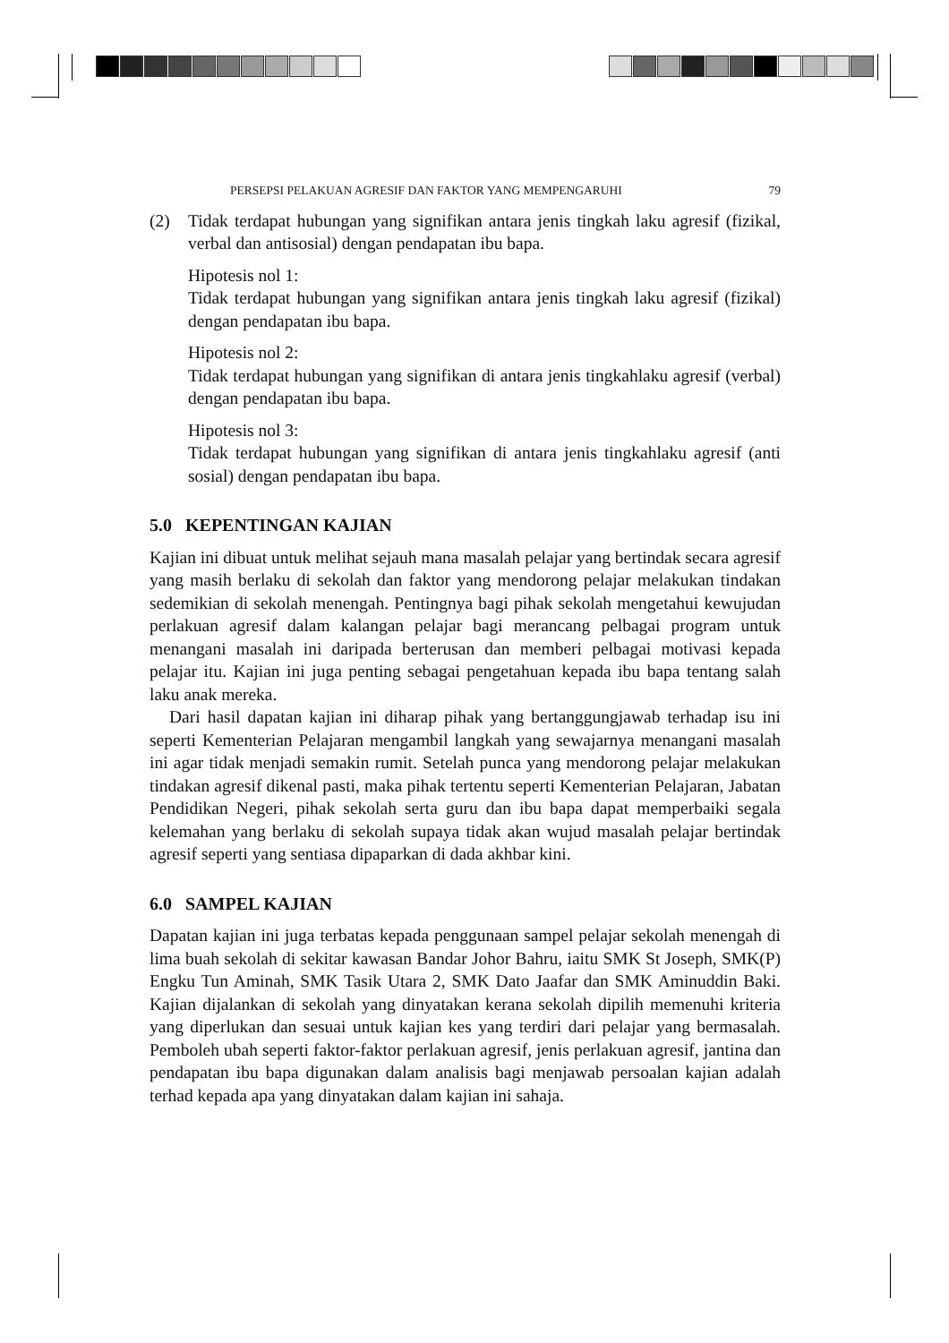PERSEPSI PELAKUAN AGRESIF DAN FAKTOR YANG MEMPENGARUHI 79
(2) Tidak terdapat hubungan yang signifikan antara jenis tingkah laku agresif (fizikal, verbal dan antisosial) dengan pendapatan ibu bapa.
Hipotesis nol 1:
Tidak terdapat hubungan yang signifikan antara jenis tingkah laku agresif (fizikal) dengan pendapatan ibu bapa.
Hipotesis nol 2:
Tidak terdapat hubungan yang signifikan di antara jenis tingkahlaku agresif (verbal) dengan pendapatan ibu bapa.
Hipotesis nol 3:
Tidak terdapat hubungan yang signifikan di antara jenis tingkahlaku agresif (anti sosial) dengan pendapatan ibu bapa.
5.0 KEPENTINGAN KAJIAN
Kajian ini dibuat untuk melihat sejauh mana masalah pelajar yang bertindak secara agresif yang masih berlaku di sekolah dan faktor yang mendorong pelajar melakukan tindakan sedemikian di sekolah menengah. Pentingnya bagi pihak sekolah mengetahui kewujudan perlakuan agresif dalam kalangan pelajar bagi merancang pelbagai program untuk menangani masalah ini daripada berterusan dan memberi pelbagai motivasi kepada pelajar itu. Kajian ini juga penting sebagai pengetahuan kepada ibu bapa tentang salah laku anak mereka.
Dari hasil dapatan kajian ini diharap pihak yang bertanggungjawab terhadap isu ini seperti Kementerian Pelajaran mengambil langkah yang sewajarnya menangani masalah ini agar tidak menjadi semakin rumit. Setelah punca yang mendorong pelajar melakukan tindakan agresif dikenal pasti, maka pihak tertentu seperti Kementerian Pelajaran, Jabatan Pendidikan Negeri, pihak sekolah serta guru dan ibu bapa dapat memperbaiki segala kelemahan yang berlaku di sekolah supaya tidak akan wujud masalah pelajar bertindak agresif seperti yang sentiasa dipaparkan di dada akhbar kini.
6.0 SAMPEL KAJIAN
Dapatan kajian ini juga terbatas kepada penggunaan sampel pelajar sekolah menengah di lima buah sekolah di sekitar kawasan Bandar Johor Bahru, iaitu SMK St Joseph, SMK(P) Engku Tun Aminah, SMK Tasik Utara 2, SMK Dato Jaafar dan SMK Aminuddin Baki. Kajian dijalankan di sekolah yang dinyatakan kerana sekolah dipilih memenuhi kriteria yang diperlukan dan sesuai untuk kajian kes yang terdiri dari pelajar yang bermasalah. Pemboleh ubah seperti faktor-faktor perlakuan agresif, jenis perlakuan agresif, jantina dan pendapatan ibu bapa digunakan dalam analisis bagi menjawab persoalan kajian adalah terhad kepada apa yang dinyatakan dalam kajian ini sahaja.